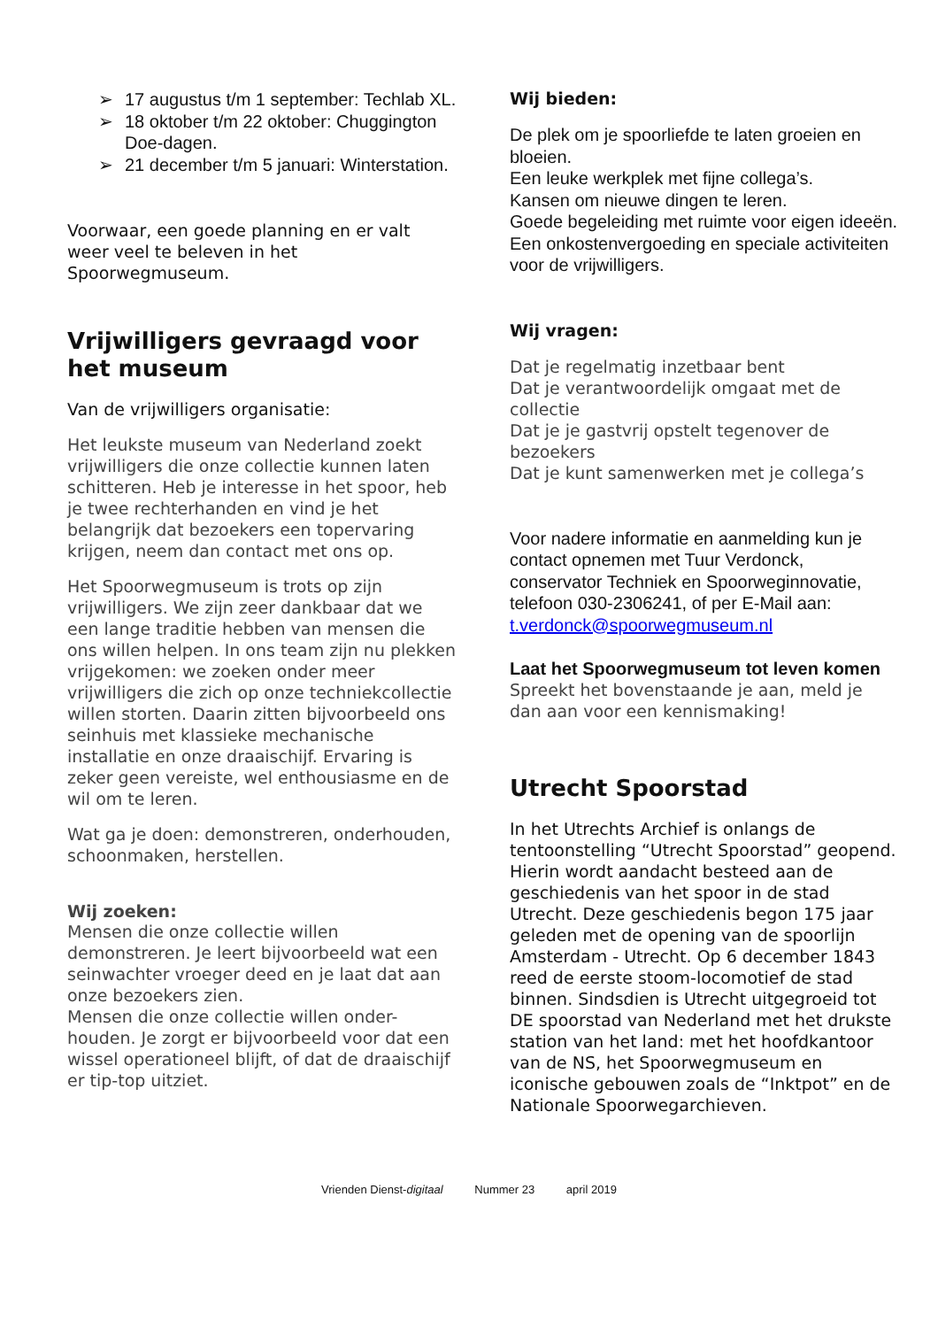➢ 17 augustus t/m 1 september: Techlab XL.
➢ 18 oktober t/m 22 oktober: Chuggington Doe-dagen.
➢ 21 december t/m 5 januari: Winterstation.
Voorwaar, een goede planning en er valt weer veel te beleven in het Spoorwegmuseum.
Vrijwilligers gevraagd voor het museum
Van de vrijwilligers organisatie:
Het leukste museum van Nederland zoekt vrijwilligers die onze collectie kunnen laten schitteren. Heb je interesse in het spoor, heb je twee rechterhanden en vind je het belangrijk dat bezoekers een topervaring krijgen, neem dan contact met ons op.
Het Spoorwegmuseum is trots op zijn vrijwilligers. We zijn zeer dankbaar dat we een lange traditie hebben van mensen die ons willen helpen. In ons team zijn nu plekken vrijgekomen: we zoeken onder meer vrijwilligers die zich op onze techniekcollectie willen storten. Daarin zitten bijvoorbeeld ons seinhuis met klassieke mechanische installatie en onze draaischijf. Ervaring is zeker geen vereiste, wel enthousiasme en de wil om te leren.
Wat ga je doen: demonstreren, onderhouden, schoonmaken, herstellen.
Wij zoeken:
Mensen die onze collectie willen demonstreren. Je leert bijvoorbeeld wat een seinwachter vroeger deed en je laat dat aan onze bezoekers zien.
Mensen die onze collectie willen onder-houden. Je zorgt er bijvoorbeeld voor dat een wissel operationeel blijft, of dat de draaischijf er tip-top uitziet.
Wij bieden:
De plek om je spoorliefde te laten groeien en bloeien.
Een leuke werkplek met fijne collega’s.
Kansen om nieuwe dingen te leren.
Goede begeleiding met ruimte voor eigen ideeën.
Een onkostenvergoeding en speciale activiteiten voor de vrijwilligers.
Wij vragen:
Dat je regelmatig inzetbaar bent
Dat je verantwoordelijk omgaat met de collectie
Dat je je gastvrij opstelt tegenover de bezoekers
Dat je kunt samenwerken met je collega’s
Voor nadere informatie en aanmelding kun je contact opnemen met Tuur Verdonck, conservator Techniek en Spoorweginnovatie, telefoon 030-2306241, of per E-Mail aan: t.verdonck@spoorwegmuseum.nl
Laat het Spoorwegmuseum tot leven komen
Spreekt het bovenstaande je aan, meld je dan aan voor een kennismaking!
Utrecht Spoorstad
In het Utrechts Archief is onlangs de tentoonstelling “Utrecht Spoorstad” geopend. Hierin wordt aandacht besteed aan de geschiedenis van het spoor in de stad Utrecht. Deze geschiedenis begon 175 jaar geleden met de opening van de spoorlijn Amsterdam - Utrecht. Op 6 december 1843 reed de eerste stoom-locomotief de stad binnen. Sindsdien is Utrecht uitgegroeid tot DE spoorstad van Nederland met het drukste station van het land: met het hoofdkantoor van de NS, het Spoorwegmuseum en iconische gebouwen zoals de “Inktpot” en de Nationale Spoorwegarchieven.
Vrienden Dienst-digitaal Nummer 23 april 2019